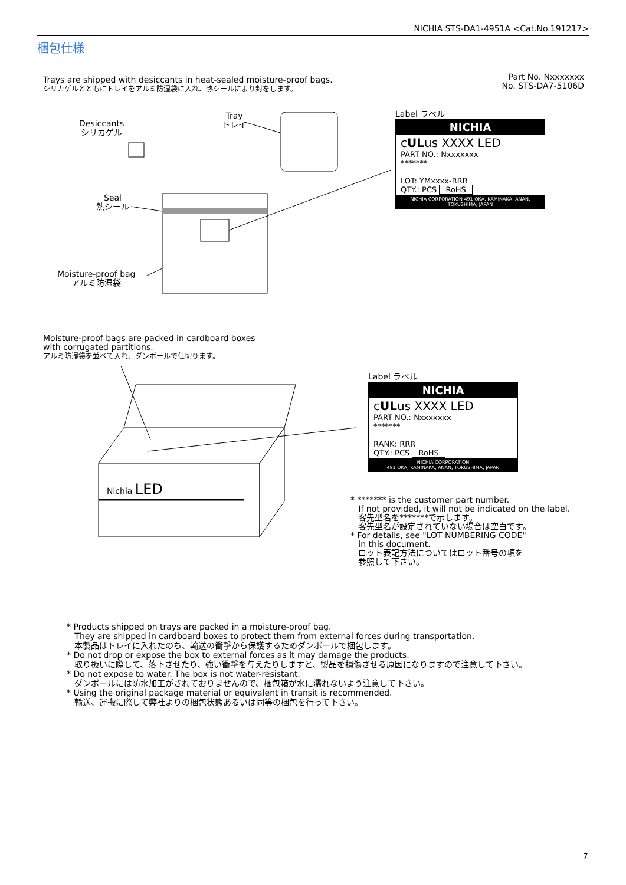NICHIA STS-DA1-4951A <Cat.No.191217>
梱包仕様
Trays are shipped with desiccants in heat-sealed moisture-proof bags.
シリカゲルとともにトレイをアルミ防湿袋に入れ、熱シールにより封をします。
Part No. Nxxxxxxx
No. STS-DA7-5106D
Desiccants
シリカゲル
Tray
トレイ
Seal
熱シール
Moisture-proof bag
アルミ防湿袋
Label ラベル
NICHIA
cULus XXXX LED
PART NO.: Nxxxxxxx
*******
LOT: YMxxxx-RRR
QTY.: PCS RoHS
NICHIA CORPORATION 491 OKA, KAMINAKA, ANAN, TOKUSHIMA, JAPAN
Moisture-proof bags are packed in cardboard boxes
with corrugated partitions.
アルミ防湿袋を並べて入れ、ダンボールで仕切ります。
Nichia LED
Label ラベル
NICHIA
cULus XXXX LED
PART NO.: Nxxxxxxx
*******
RANK: RRR
QTY.: PCS RoHS
NICHIA CORPORATION
491 OKA, KAMINAKA, ANAN, TOKUSHIMA, JAPAN
* ******* is the customer part number.
If not provided, it will not be indicated on the label.
客先型名を*******で示します。
客先型名が設定されていない場合は空白です。
* For details, see "LOT NUMBERING CODE"
in this document.
ロット表記方法についてはロット番号の項を
参照して下さい。
* Products shipped on trays are packed in a moisture-proof bag.
They are shipped in cardboard boxes to protect them from external forces during transportation.
本製品はトレイに入れたのち、輸送の衝撃から保護するためダンボールで梱包します。
* Do not drop or expose the box to external forces as it may damage the products.
取り扱いに際して、落下させたり、強い衝撃を与えたりしますと、製品を損傷させる原因になりますので注意して下さい。
* Do not expose to water. The box is not water-resistant.
ダンボールには防水加工がされておりませんので、梱包箱が水に濡れないよう注意して下さい。
* Using the original package material or equivalent in transit is recommended.
輸送、運搬に際して弊社よりの梱包状態あるいは同等の梱包を行って下さい。
7